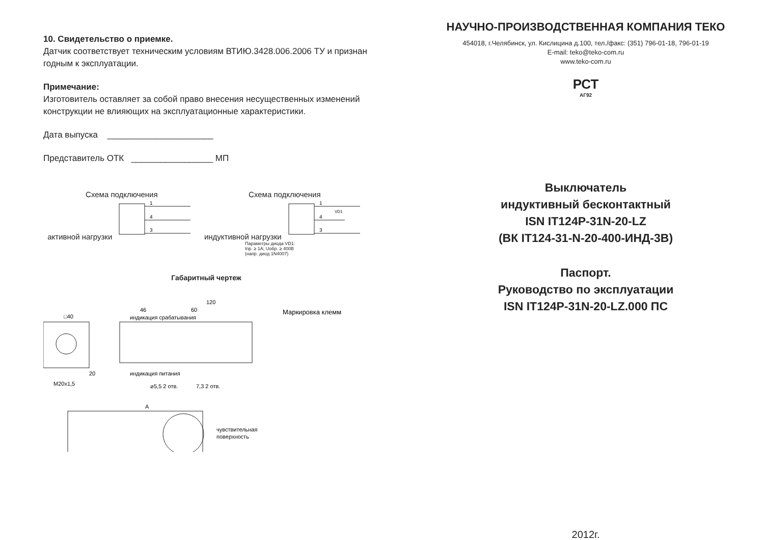10. Свидетельство о приемке.
Датчик соответствует техническим условиям ВТИЮ.3428.006.2006 ТУ и признан годным к эксплуатации.
Примечание:
Изготовитель оставляет за собой право внесения несущественных изменений конструкции не влияющих на эксплуатационные характеристики.
Дата выпуска ______________________
Представитель ОТК _________________ МП
Схема подключения
активной нагрузки
1
4
3
Схема подключения
индуктивной нагрузки
1
4
3
VD1
Параметры диода VD1:
Iпр. ≥ 1А; Uобр. ≥ 400В
(напр. диод 1N4007)
Габаритный чертеж
□40
120
46
60
⌀5,5 2 отв.
7,3 2 отв.
M20x1,5
20
A
чувствительная
поверхность
индикация срабатывания
индикация питания
Маркировка клемм
НАУЧНО-ПРОИЗВОДСТВЕННАЯ КОМПАНИЯ ТЕКО
454018, г.Челябинск, ул. Кислицина д.100, тел./факс: (351) 796-01-18, 796-01-19
E-mail: teko@teko-com.ru
www.teko-com.ru
РСТ
АГ92
Выключатель
индуктивный бесконтактный
ISN IT124P-31N-20-LZ
(ВК IT124-31-N-20-400-ИНД-3В)
Паспорт.
Руководство по эксплуатации
ISN IT124P-31N-20-LZ.000 ПС
2012г.